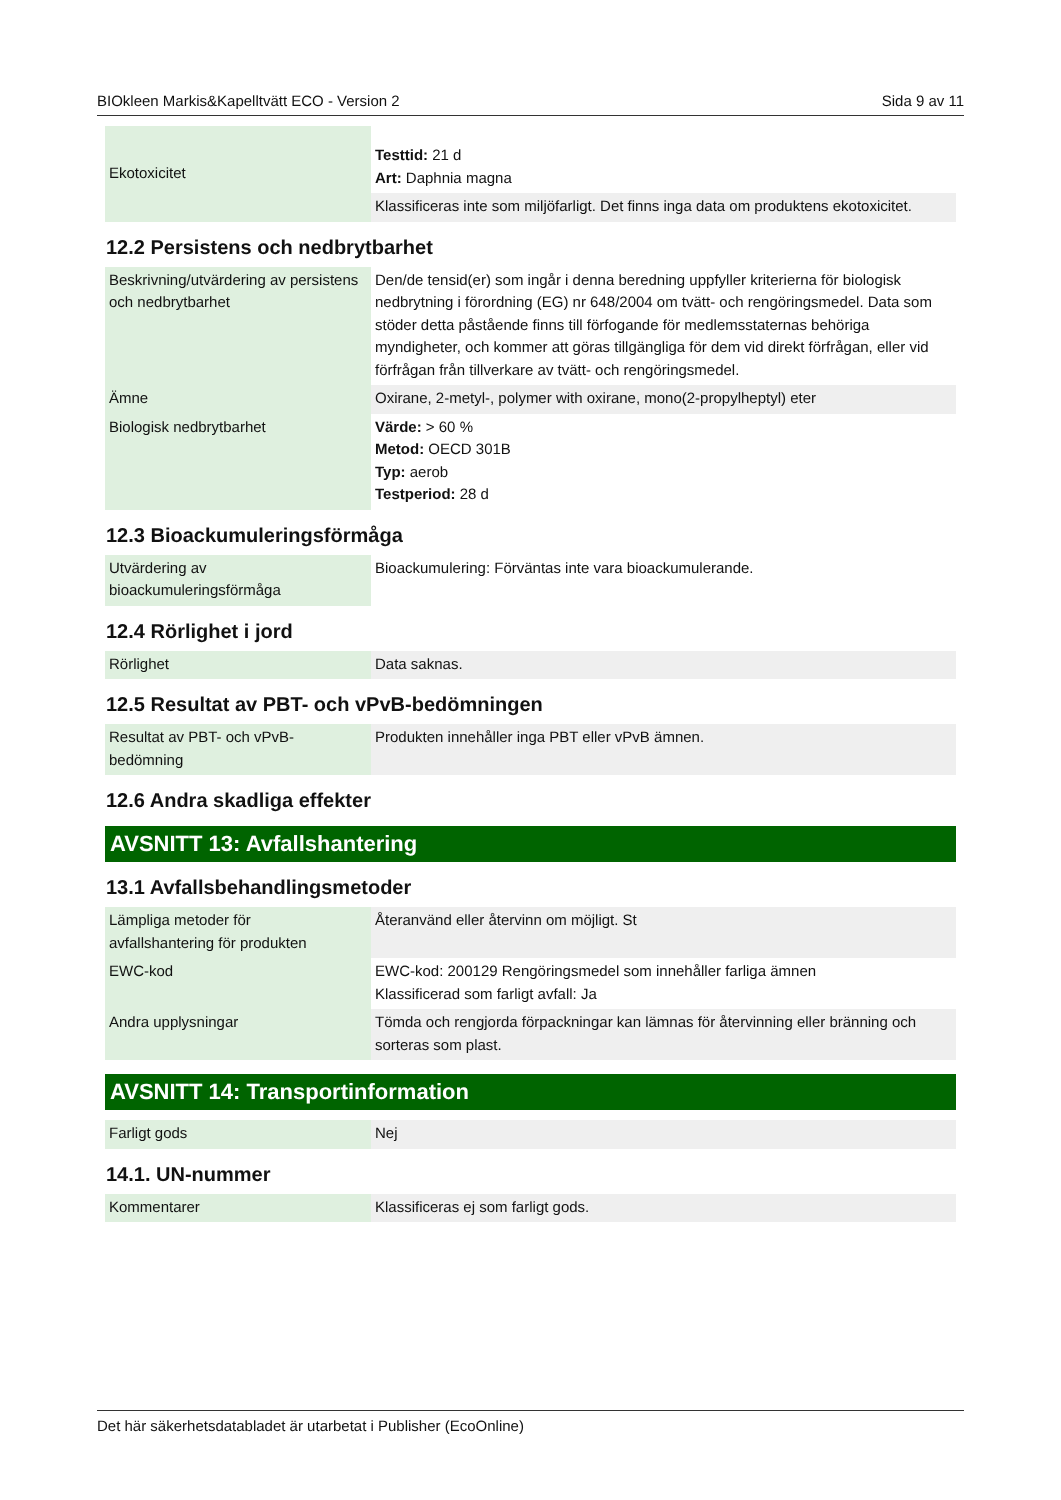BIOkleen Markis&Kapelltvätt ECO - Version 2 Sida 9 av 11
| Ekotoxicitet | Testtid: 21 d Art: Daphnia magna |
| | Klassificeras inte som miljöfarligt. Det finns inga data om produktens ekotoxicitet. |
12.2 Persistens och nedbrytbarhet
| Beskrivning/utvärdering av persistens och nedbrytbarhet | Den/de tensid(er) som ingår i denna beredning uppfyller kriterierna för biologisk nedbrytning i förordning (EG) nr 648/2004 om tvätt- och rengöringsmedel. Data som stöder detta påstående finns till förfogande för medlemsstaternas behöriga myndigheter, och kommer att göras tillgängliga för dem vid direkt förfrågan, eller vid förfrågan från tillverkare av tvätt- och rengöringsmedel. |
| Ämne | Oxirane, 2-metyl-, polymer with oxirane, mono(2-propylheptyl) eter |
| Biologisk nedbrytbarhet | Värde: > 60 % Metod: OECD 301B Typ: aerob Testperiod: 28 d |
12.3 Bioackumuleringsförmåga
| Utvärdering av bioackumuleringsförmåga | Bioackumulering: Förväntas inte vara bioackumulerande. |
12.4 Rörlighet i jord
| Rörlighet | Data saknas. |
12.5 Resultat av PBT- och vPvB-bedömningen
| Resultat av PBT- och vPvB-bedömning | Produkten innehåller inga PBT eller vPvB ämnen. |
12.6 Andra skadliga effekter
AVSNITT 13: Avfallshantering
13.1 Avfallsbehandlingsmetoder
| Lämpliga metoder för avfallshantering för produkten | Återanvänd eller återvinn om möjligt. St |
| EWC-kod | EWC-kod: 200129 Rengöringsmedel som innehåller farliga ämnen Klassificerad som farligt avfall: Ja |
| Andra upplysningar | Tömda och rengjorda förpackningar kan lämnas för återvinning eller bränning och sorteras som plast. |
AVSNITT 14: Transportinformation
| Farligt gods | Nej |
14.1. UN-nummer
| Kommentarer | Klassificeras ej som farligt gods. |
Det här säkerhetsdatabladet är utarbetat i Publisher (EcoOnline)